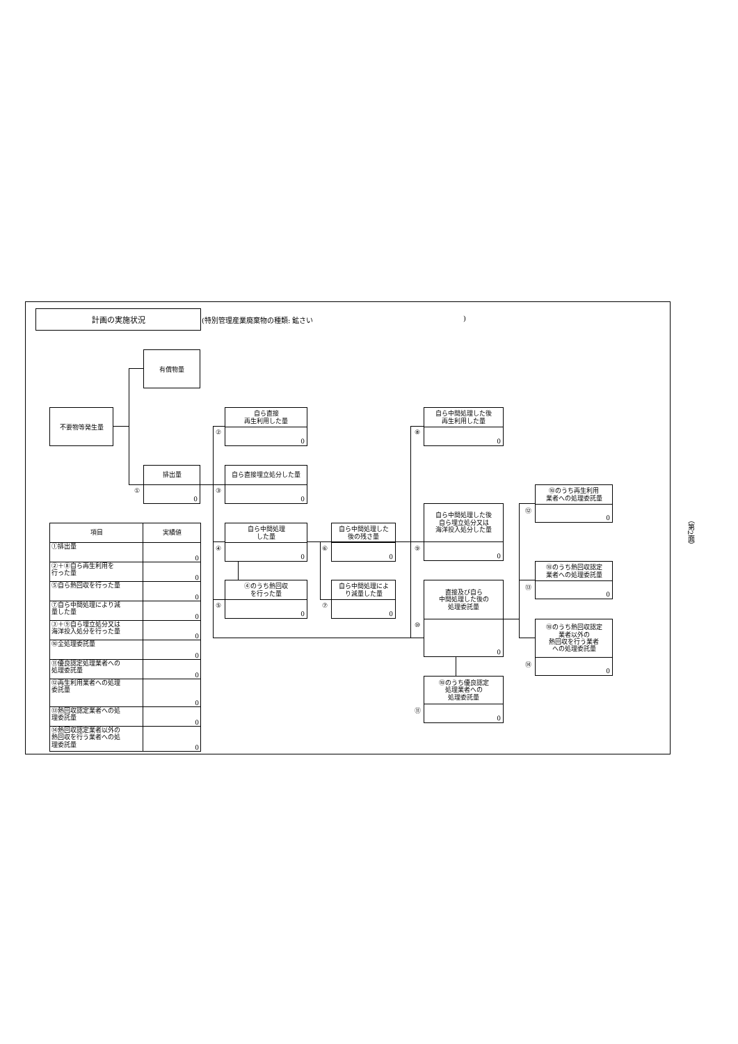計画の実施状況
(特別管理産業廃棄物の種類: 鉱さい)
有償物量
不要物等発生量
①
排出量
0
②
自ら直接
再生利用した量
0
③
自ら直接埋立処分した量
0
④
自ら中間処理
した量
0
⑤
④のうち熱回収
を行った量
0
⑥
自ら中間処理した
後の残さ量
0
⑦
自ら中間処理によ
り減量した量
0
⑧
自ら中間処理した後
再生利用した量
0
⑨
自ら中間処理した後
自ら埋立処分又は
海洋投入処分した量
0
⑩
直接及び自ら
中間処理した後の
処理委託量
0
⑪
⑩のうち優良認定
処理業者への
処理委託量
0
⑫
⑩のうち再生利用
業者への処理委託量
0
⑬
⑩のうち熱回収認定
業者への処理委託量
0
⑭
⑩のうち熱回収認定
業者以外の
熱回収を行う業者
への処理委託量
0
| 項目 | 実績値 |
| --- | --- |
| ①排出量 | 0 |
| ②＋⑧自ら再生利用を 行った量 | 0 |
| ⑤自ら熱回収を行った量 | 0 |
| ⑦自ら中間処理により減 量した量 | 0 |
| ③＋⑨自ら埋立処分又は 海洋投入処分を行った量 | 0 |
| ⑩全処理委託量 | 0 |
| ⑪優良認定処理業者への 処理委託量 | 0 |
| ⑫再生利用業者への処理 委託量 | 0 |
| ⑬熱回収認定業者への処 理委託量 | 0 |
| ⑭熱回収認定業者以外の 熱回収を行う業者への処 理委託量 | 0 |
（第2面）